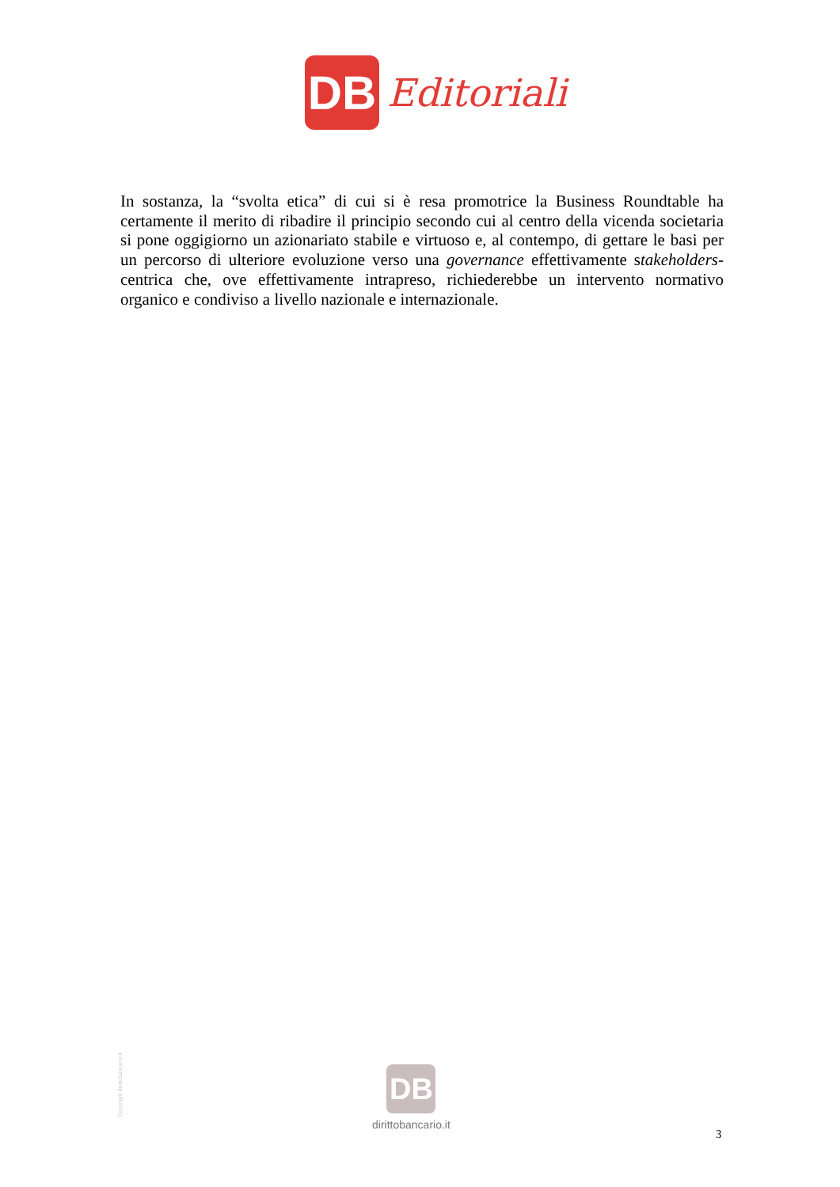DB
Editoriali
In sostanza, la “svolta etica” di cui si è resa promotrice la Business Roundtable ha certamente il merito di ribadire il principio secondo cui al centro della vicenda societaria si pone oggigiorno un azionariato stabile e virtuoso e, al contempo, di gettare le basi per un percorso di ulteriore evoluzione verso una governance effettivamente stakeholders-centrica che, ove effettivamente intrapreso, richiederebbe un intervento normativo organico e condiviso a livello nazionale e internazionale.
Copyright dirittobancario.it
DB
dirittobancario.it
3